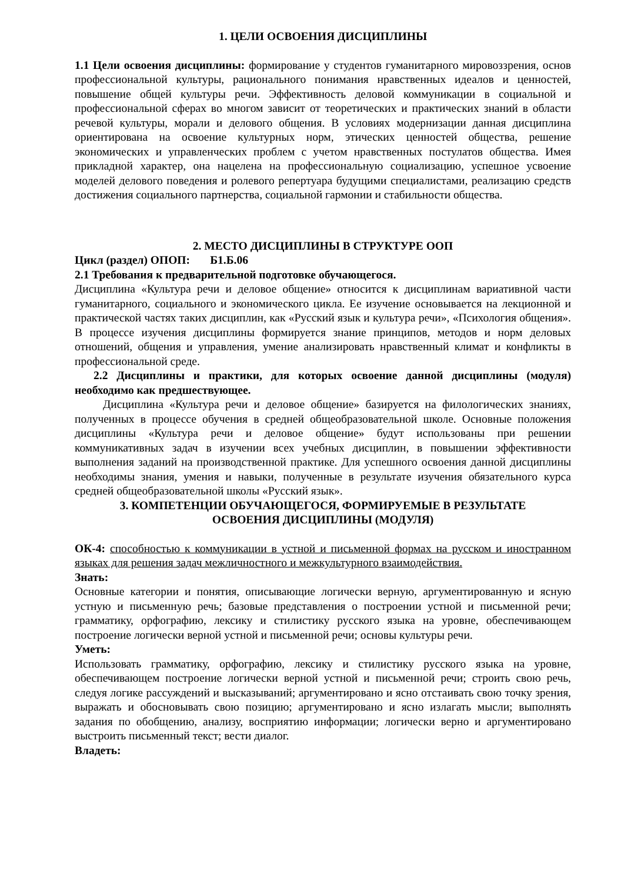1. ЦЕЛИ ОСВОЕНИЯ ДИСЦИПЛИНЫ
1.1 Цели освоения дисциплины: формирование у студентов гуманитарного мировоззрения, основ профессиональной культуры, рационального понимания нравственных идеалов и ценностей, повышение общей культуры речи. Эффективность деловой коммуникации в социальной и профессиональной сферах во многом зависит от теоретических и практических знаний в области речевой культуры, морали и делового общения. В условиях модернизации данная дисциплина ориентирована на освоение культурных норм, этических ценностей общества, решение экономических и управленческих проблем с учетом нравственных постулатов общества. Имея прикладной характер, она нацелена на профессиональную социализацию, успешное усвоение моделей делового поведения и ролевого репертуара будущими специалистами, реализацию средств достижения социального партнерства, социальной гармонии и стабильности общества.
2. МЕСТО ДИСЦИПЛИНЫ В СТРУКТУРЕ ООП
Цикл (раздел) ОПОП: Б1.Б.06
2.1 Требования к предварительной подготовке обучающегося.
Дисциплина «Культура речи и деловое общение» относится к дисциплинам вариативной части гуманитарного, социального и экономического цикла. Ее изучение основывается на лекционной и практической частях таких дисциплин, как «Русский язык и культура речи», «Психология общения». В процессе изучения дисциплины формируется знание принципов, методов и норм деловых отношений, общения и управления, умение анализировать нравственный климат и конфликты в профессиональной среде.
2.2 Дисциплины и практики, для которых освоение данной дисциплины (модуля) необходимо как предшествующее.
Дисциплина «Культура речи и деловое общение» базируется на филологических знаниях, полученных в процессе обучения в средней общеобразовательной школе. Основные положения дисциплины «Культура речи и деловое общение» будут использованы при решении коммуникативных задач в изучении всех учебных дисциплин, в повышении эффективности выполнения заданий на производственной практике. Для успешного освоения данной дисциплины необходимы знания, умения и навыки, полученные в результате изучения обязательного курса средней общеобразовательной школы «Русский язык».
3. КОМПЕТЕНЦИИ ОБУЧАЮЩЕГОСЯ, ФОРМИРУЕМЫЕ В РЕЗУЛЬТАТЕ
ОСВОЕНИЯ ДИСЦИПЛИНЫ (МОДУЛЯ)
ОК-4: способностью к коммуникации в устной и письменной формах на русском и иностранном языках для решения задач межличностного и межкультурного взаимодействия.
Знать:
Основные категории и понятия, описывающие логически верную, аргументированную и ясную устную и письменную речь; базовые представления о построении устной и письменной речи; грамматику, орфографию, лексику и стилистику русского языка на уровне, обеспечивающем построение логически верной устной и письменной речи; основы культуры речи.
Уметь:
Использовать грамматику, орфографию, лексику и стилистику русского языка на уровне, обеспечивающем построение логически верной устной и письменной речи; строить свою речь, следуя логике рассуждений и высказываний; аргументировано и ясно отстаивать свою точку зрения, выражать и обосновывать свою позицию; аргументировано и ясно излагать мысли; выполнять задания по обобщению, анализу, восприятию информации; логически верно и аргументировано выстроить письменный текст; вести диалог.
Владеть: